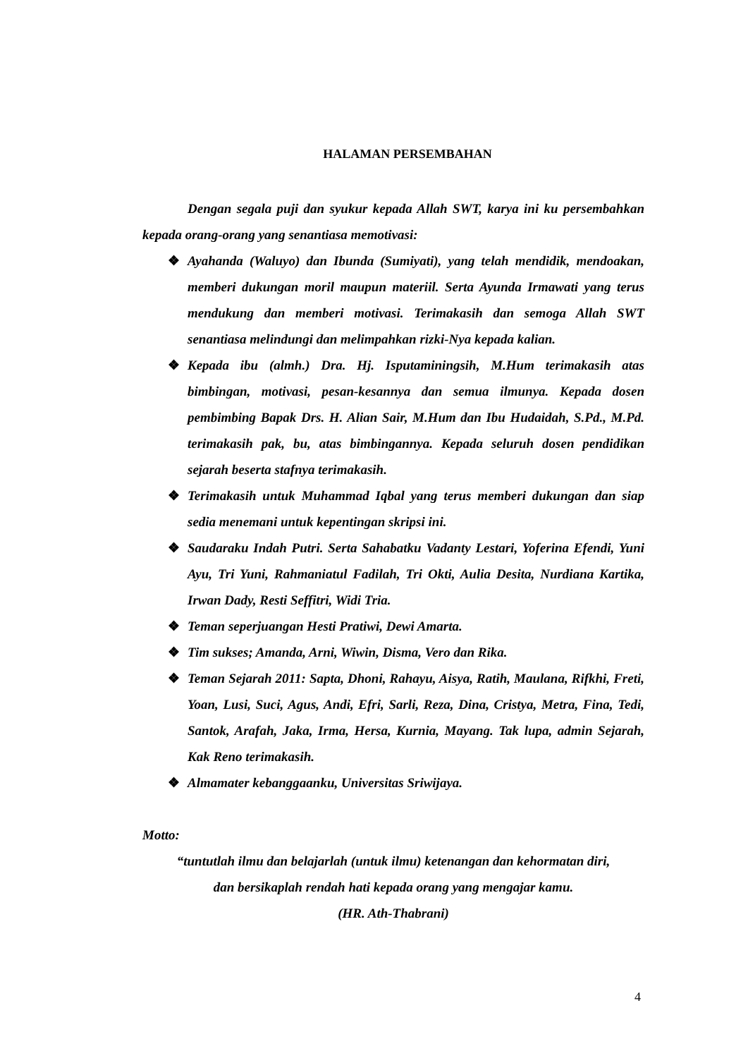HALAMAN PERSEMBAHAN
Dengan segala puji dan syukur kepada Allah SWT, karya ini ku persembahkan kepada orang-orang yang senantiasa memotivasi:
❖ Ayahanda (Waluyo) dan Ibunda (Sumiyati), yang telah mendidik, mendoakan, memberi dukungan moril maupun materiil. Serta Ayunda Irmawati yang terus mendukung dan memberi motivasi. Terimakasih dan semoga Allah SWT senantiasa melindungi dan melimpahkan rizki-Nya kepada kalian.
❖ Kepada ibu (almh.) Dra. Hj. Isputaminingsih, M.Hum terimakasih atas bimbingan, motivasi, pesan-kesannya dan semua ilmunya. Kepada dosen pembimbing Bapak Drs. H. Alian Sair, M.Hum dan Ibu Hudaidah, S.Pd., M.Pd. terimakasih pak, bu, atas bimbingannya. Kepada seluruh dosen pendidikan sejarah beserta stafnya terimakasih.
❖ Terimakasih untuk Muhammad Iqbal yang terus memberi dukungan dan siap sedia menemani untuk kepentingan skripsi ini.
❖ Saudaraku Indah Putri. Serta Sahabatku Vadanty Lestari, Yoferina Efendi, Yuni Ayu, Tri Yuni, Rahmaniatul Fadilah, Tri Okti, Aulia Desita, Nurdiana Kartika, Irwan Dady, Resti Seffitri, Widi Tria.
❖ Teman seperjuangan Hesti Pratiwi, Dewi Amarta.
❖ Tim sukses; Amanda, Arni, Wiwin, Disma, Vero dan Rika.
❖ Teman Sejarah 2011: Sapta, Dhoni, Rahayu, Aisya, Ratih, Maulana, Rifkhi, Freti, Yoan, Lusi, Suci, Agus, Andi, Efri, Sarli, Reza, Dina, Cristya, Metra, Fina, Tedi, Santok, Arafah, Jaka, Irma, Hersa, Kurnia, Mayang. Tak lupa, admin Sejarah, Kak Reno terimakasih.
❖ Almamater kebanggaanku, Universitas Sriwijaya.
Motto:
“tuntutlah ilmu dan belajarlah (untuk ilmu) ketenangan dan kehormatan diri,
dan bersikaplah rendah hati kepada orang yang mengajar kamu.
(HR. Ath-Thabrani)
4